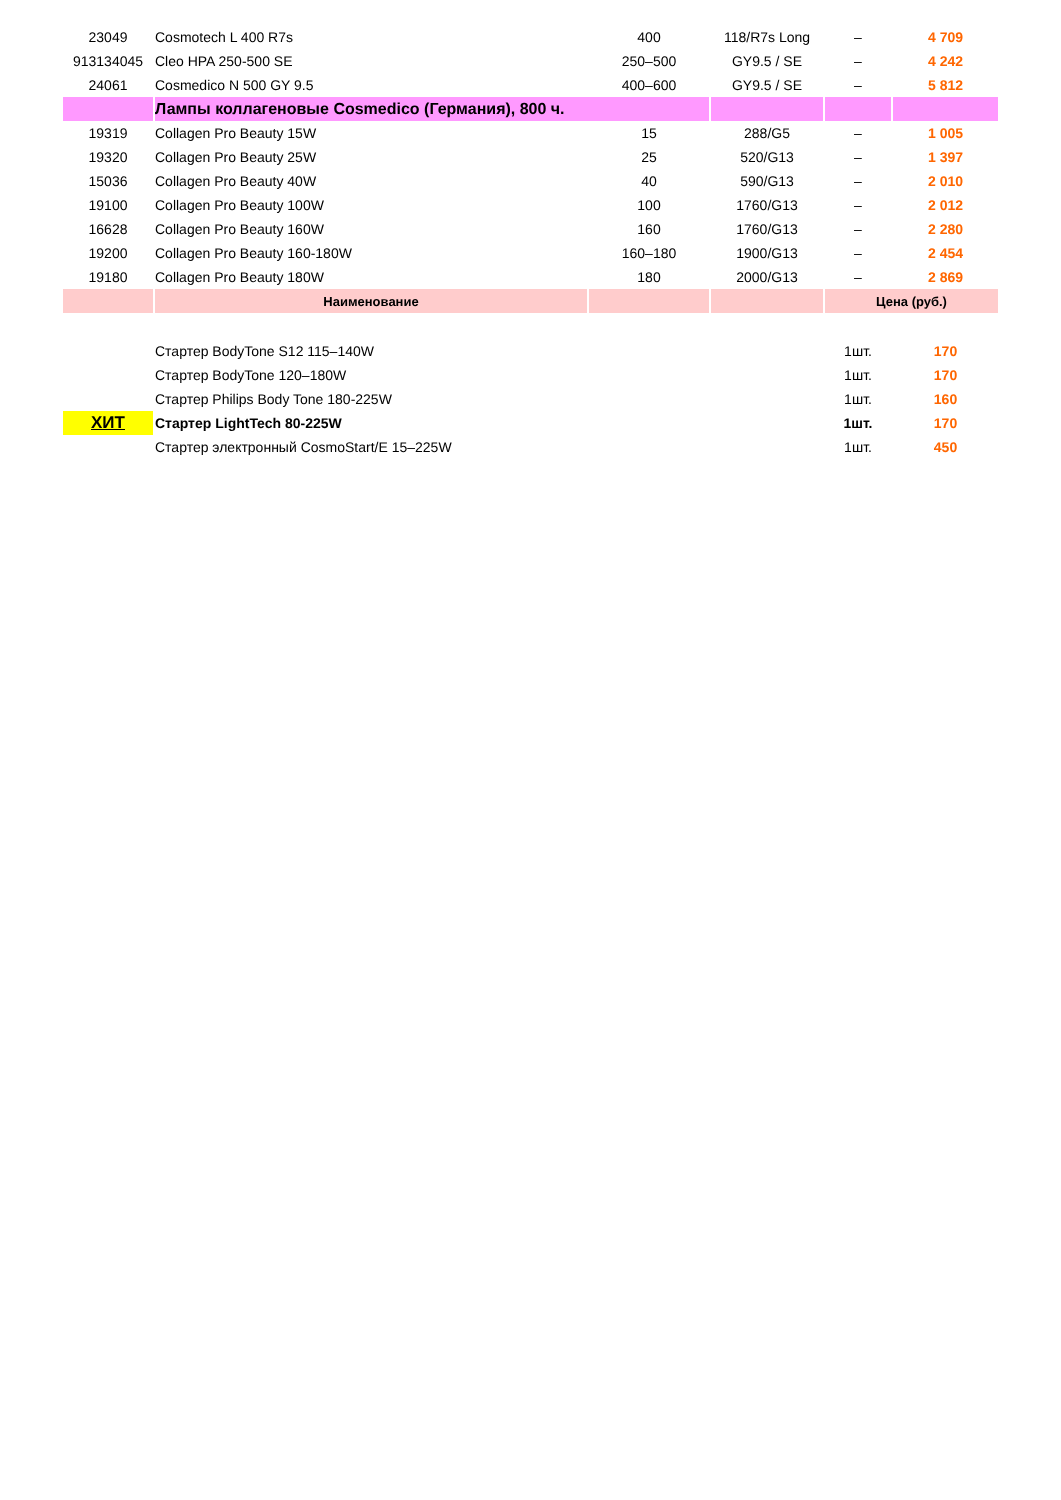| 23049 | Cosmotech L 400 R7s | 400 | 118/R7s Long | – | 4 709 |
| 913134045 | Cleo HPA 250-500 SE | 250–500 | GY9.5 / SE | – | 4 242 |
| 24061 | Cosmedico N 500 GY 9.5 | 400–600 | GY9.5 / SE | – | 5 812 |
| | Лампы коллагеновые Cosmedico (Германия), 800 ч. | | | | |
| 19319 | Collagen Pro Beauty 15W | 15 | 288/G5 | – | 1 005 |
| 19320 | Collagen Pro Beauty 25W | 25 | 520/G13 | – | 1 397 |
| 15036 | Collagen Pro Beauty 40W | 40 | 590/G13 | – | 2 010 |
| 19100 | Collagen Pro Beauty 100W | 100 | 1760/G13 | – | 2 012 |
| 16628 | Collagen Pro Beauty 160W | 160 | 1760/G13 | – | 2 280 |
| 19200 | Collagen Pro Beauty 160-180W | 160–180 | 1900/G13 | – | 2 454 |
| 19180 | Collagen Pro Beauty 180W | 180 | 2000/G13 | – | 2 869 |
| | Наименование | | | Цена (руб.) | |
| | Стартер BodyTone S12 115–140W | | | 1шт. | 170 |
| | Стартер BodyTone 120–180W | | | 1шт. | 170 |
| | Стартер Philips Body Tone 180-225W | | | 1шт. | 160 |
| ХИТ | Стартер LightTech 80-225W | | | 1шт. | 170 |
| | Стартер электронный CosmoStart/E 15–225W | | | 1шт. | 450 |